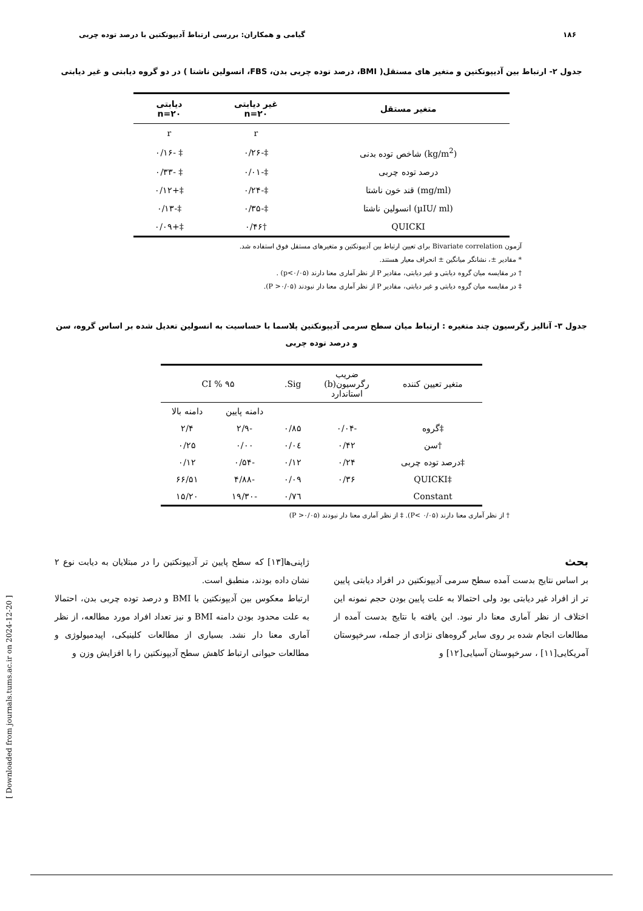۱۸۶ گیامی و همکاران: بررسی ارتباط آدیپونکتین با درصد توده چربی
جدول ۲- ارتباط بین آدیپونکتین و متغیر های مستقل( BMI، درصد توده چربی بدن، FBS، انسولین ناشتا ) در دو گروه دیابتی و غیر دیابتی
| متغیر مستقل | غیر دیابتی n=۲۰ | دیابتی n=۲۰ |
| --- | --- | --- |
| | r | r |
| (kg/m<sup>2</sup>) شاخص توده بدنی | ‡-۰/۲۶ | ‡ -۰/۱۶ |
| درصد توده چربی | ‡-۰/۰۱ | ‡ -۰/۳۳ |
| (mg/ml) قند خون ناشتا | ‡-۰/۲۴ | ‡+۰/۱۲ |
| (µIU/ ml) انسولین ناشتا | ‡-۰/۳۵ | ‡-۰/۱۳ |
| QUICKI | †۰/۴۶ | ‡+۰/۰۹ |
آزمون Bivariate correlation برای تعیین ارتباط بین آدیپونکتین و متغیرهای مستقل فوق استفاده شد.
* مقادیر ±، نشانگر میانگین ± انحراف معیار هستند.
† در مقایسه میان گروه دیابتی و غیر دیابتی، مقادیر P از نظر آماری معنا دارند (p<۰/۰۵) .
‡ در مقایسه میان گروه دیابتی و غیر دیابتی، مقادیر P از نظر آماری معنا دار نبودند (P >۰/۰۵).
جدول ۳- آنالیز رگرسیون چند متغیره : ارتباط میان سطح سرمی آدیپونکتین پلاسما با حساسیت به انسولین تعدیل شده بر اساس گروه، سن و درصد توده چربی
| متغیر تعیین کننده | ضریب رگرسیون(b) استاندارد | Sig. | CI % ۹۵ | |
| --- | --- | --- | --- | --- |
| | | | دامنه پایین | دامنه بالا |
| ‡گروه | -۰/۰۴ | ۰/۸۵ | -۲/۹ | ۲/۴ |
| †سن | ۰/۴۲ | ۰/۰٤ | ۰/۰۰ | ۰/۲۵ |
| ‡درصد توده چربی | ۰/۲۴ | ۰/۱۲ | -۰/۵۴ | ۰/۱۲ |
| ‡QUICKI | ۰/۳۶ | ۰/۰۹ | -۴/۸۸ | ۶۶/۵۱ |
| Constant | | ۰/۷٦ | -۱۹/۳۰ | ۱۵/۲۰ |
† از نظر آماری معنا دارند (P< ۰/۰۵). ‡ از نظر آماری معنا دار نبودند (P >۰/۰۵)
بحث
بر اساس نتایج بدست آمده سطح سرمی آدیپونکتین در افراد دیابتی پایین تر از افراد غیر دیابتی بود ولی احتمالا به علت پایین بودن حجم نمونه این اختلاف از نظر آماری معنا دار نبود. این یافته با نتایج بدست آمده از مطالعات انجام شده بر روی سایر گروه‌های نژادی از جمله، سرخپوستان آمریکایی[۱۱] ، سرخپوستان آسیایی[۱۲] و
ژاپنی‌ها[۱۳] که سطح پایین تر آدیپونکتین را در مبتلایان به دیابت نوع ۲ نشان داده بودند، منطبق است.
ارتباط معکوس بین آدیپونکتین با BMI و درصد توده چربی بدن، احتمالا به علت محدود بودن دامنه BMI و نیز تعداد افراد مورد مطالعه، از نظر آماری معنا دار نشد. بسیاری از مطالعات کلینیکی، اپیدمیولوژی و مطالعات حیوانی ارتباط کاهش سطح آدیپونکتین را با افزایش وزن و
[ Downloaded from journals.tums.ac.ir on 2024-12-20 ]